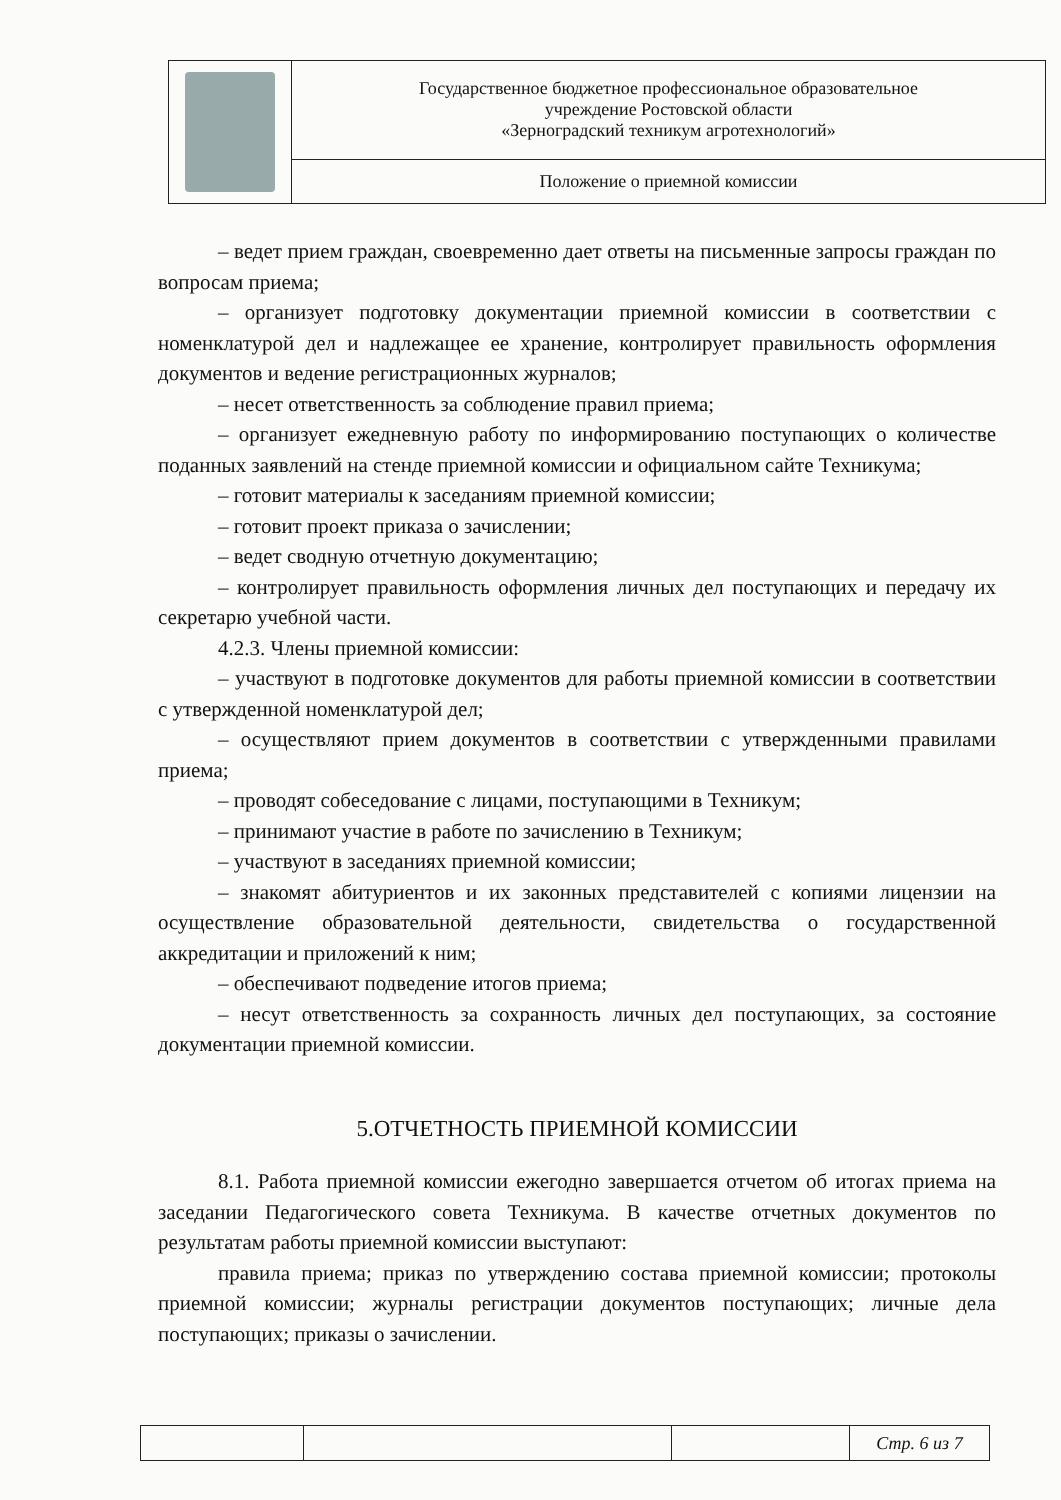| | Государственное бюджетное профессиональное образовательное учреждение Ростовской области «Зерноградский техникум агротехнологий» |
| | Положение о приемной комиссии |
– ведет прием граждан, своевременно дает ответы на письменные запросы граждан по вопросам приема;
– организует подготовку документации приемной комиссии в соответствии с номенклатурой дел и надлежащее ее хранение, контролирует правильность оформления документов и ведение регистрационных журналов;
– несет ответственность за соблюдение правил приема;
– организует ежедневную работу по информированию поступающих о количестве поданных заявлений на стенде приемной комиссии и официальном сайте Техникума;
– готовит материалы к заседаниям приемной комиссии;
– готовит проект приказа о зачислении;
– ведет сводную отчетную документацию;
– контролирует правильность оформления личных дел поступающих и передачу их секретарю учебной части.
4.2.3. Члены приемной комиссии:
– участвуют в подготовке документов для работы приемной комиссии в соответствии с утвержденной номенклатурой дел;
– осуществляют прием документов в соответствии с утвержденными правилами приема;
– проводят собеседование с лицами, поступающими в Техникум;
– принимают участие в работе по зачислению в Техникум;
– участвуют в заседаниях приемной комиссии;
– знакомят абитуриентов и их законных представителей с копиями лицензии на осуществление образовательной деятельности, свидетельства о государственной аккредитации и приложений к ним;
– обеспечивают подведение итогов приема;
– несут ответственность за сохранность личных дел поступающих, за состояние документации приемной комиссии.
5.ОТЧЕТНОСТЬ ПРИЕМНОЙ КОМИССИИ
8.1. Работа приемной комиссии ежегодно завершается отчетом об итогах приема на заседании Педагогического совета Техникума. В качестве отчетных документов по результатам работы приемной комиссии выступают:
правила приема; приказ по утверждению состава приемной комиссии; протоколы приемной комиссии; журналы регистрации документов поступающих; личные дела поступающих; приказы о зачислении.
| | | | Стр. 6 из 7 |